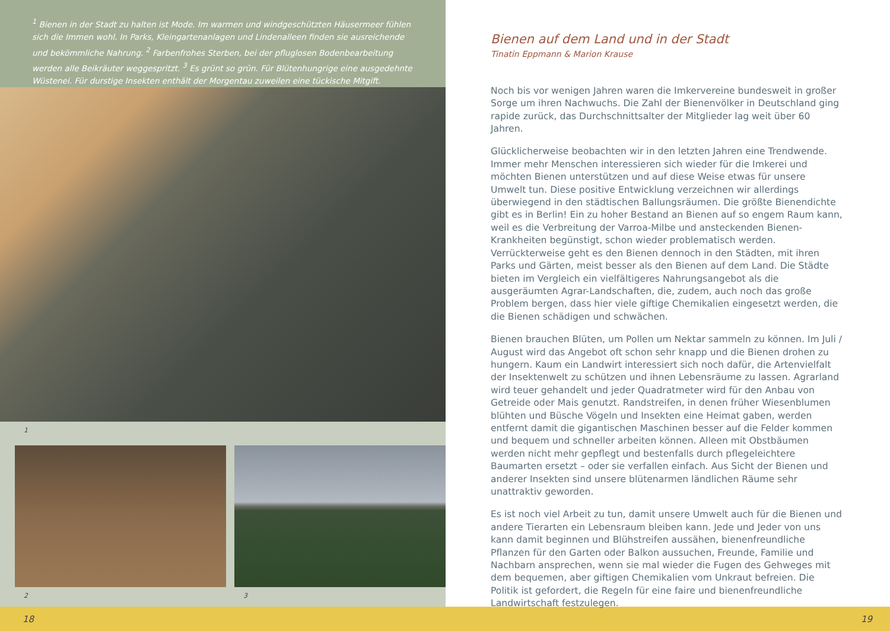<sup>1</sup> Bienen in der Stadt zu halten ist Mode. Im warmen und windgeschützten Häusermeer fühlen sich die Immen wohl. In Parks, Kleingartenanlagen und Lindenalleen finden sie ausreichende und bekömmliche Nahrung. <sup>2</sup> Farbenfrohes Sterben, bei der pfluglosen Bodenbearbeitung werden alle Beikräuter weggespritzt. <sup>3</sup> Es grünt so grün. Für Blütenhungrige eine ausgedehnte Wüstenei. Für durstige Insekten enthält der Morgentau zuweilen eine tückische Mitgift.
1
2 3
Bienen auf dem Land und in der Stadt
Tinatin Eppmann & Marion Krause
Noch bis vor wenigen Jahren waren die Imkervereine bundesweit in großer Sorge um ihren Nachwuchs. Die Zahl der Bienenvölker in Deutschland ging rapide zurück, das Durchschnittsalter der Mitglieder lag weit über 60 Jahren.
Glücklicherweise beobachten wir in den letzten Jahren eine Trendwende. Immer mehr Menschen interessieren sich wieder für die Imkerei und möchten Bienen unterstützen und auf diese Weise etwas für unsere Umwelt tun. Diese positive Entwicklung verzeichnen wir allerdings überwiegend in den städtischen Ballungsräumen. Die größte Bienendichte gibt es in Berlin! Ein zu hoher Bestand an Bienen auf so engem Raum kann, weil es die Verbreitung der Varroa-Milbe und ansteckenden Bienen-Krankheiten begünstigt, schon wieder problematisch werden. Verrückterweise geht es den Bienen dennoch in den Städten, mit ihren Parks und Gärten, meist besser als den Bienen auf dem Land. Die Städte bieten im Vergleich ein vielfältigeres Nahrungsangebot als die ausgeräumten Agrar-Landschaften, die, zudem, auch noch das große Problem bergen, dass hier viele giftige Chemikalien eingesetzt werden, die die Bienen schädigen und schwächen.
Bienen brauchen Blüten, um Pollen um Nektar sammeln zu können. Im Juli / August wird das Angebot oft schon sehr knapp und die Bienen drohen zu hungern. Kaum ein Landwirt interessiert sich noch dafür, die Artenvielfalt der Insektenwelt zu schützen und ihnen Lebensräume zu lassen. Agrarland wird teuer gehandelt und jeder Quadratmeter wird für den Anbau von Getreide oder Mais genutzt. Randstreifen, in denen früher Wiesenblumen blühten und Büsche Vögeln und Insekten eine Heimat gaben, werden entfernt damit die gigantischen Maschinen besser auf die Felder kommen und bequem und schneller arbeiten können. Alleen mit Obstbäumen werden nicht mehr gepflegt und bestenfalls durch pflegeleichtere Baumarten ersetzt – oder sie verfallen einfach. Aus Sicht der Bienen und anderer Insekten sind unsere blütenarmen ländlichen Räume sehr unattraktiv geworden.
Es ist noch viel Arbeit zu tun, damit unsere Umwelt auch für die Bienen und andere Tierarten ein Lebensraum bleiben kann. Jede und Jeder von uns kann damit beginnen und Blühstreifen aussähen, bienenfreundliche Pflanzen für den Garten oder Balkon aussuchen, Freunde, Familie und Nachbarn ansprechen, wenn sie mal wieder die Fugen des Gehweges mit dem bequemen, aber giftigen Chemikalien vom Unkraut befreien. Die Politik ist gefordert, die Regeln für eine faire und bienenfreundliche Landwirtschaft festzulegen.
18 19